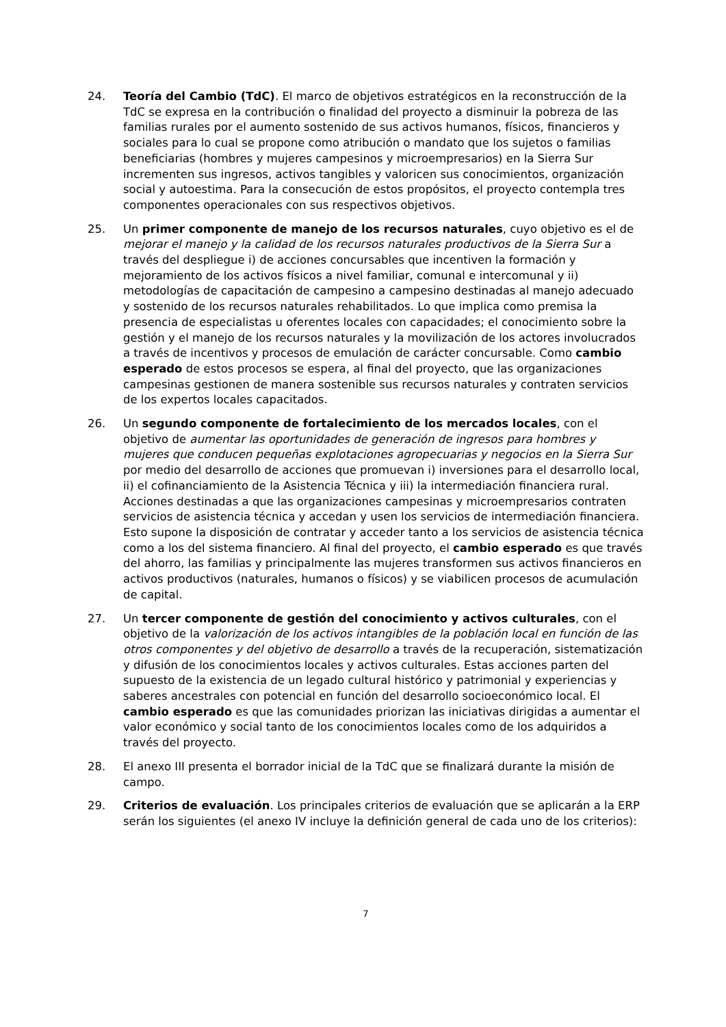24. Teoría del Cambio (TdC). El marco de objetivos estratégicos en la reconstrucción de la TdC se expresa en la contribución o finalidad del proyecto a disminuir la pobreza de las familias rurales por el aumento sostenido de sus activos humanos, físicos, financieros y sociales para lo cual se propone como atribución o mandato que los sujetos o familias beneficiarias (hombres y mujeres campesinos y microempresarios) en la Sierra Sur incrementen sus ingresos, activos tangibles y valoricen sus conocimientos, organización social y autoestima. Para la consecución de estos propósitos, el proyecto contempla tres componentes operacionales con sus respectivos objetivos.
25. Un primer componente de manejo de los recursos naturales, cuyo objetivo es el de mejorar el manejo y la calidad de los recursos naturales productivos de la Sierra Sur a través del despliegue i) de acciones concursables que incentiven la formación y mejoramiento de los activos físicos a nivel familiar, comunal e intercomunal y ii) metodologías de capacitación de campesino a campesino destinadas al manejo adecuado y sostenido de los recursos naturales rehabilitados. Lo que implica como premisa la presencia de especialistas u oferentes locales con capacidades; el conocimiento sobre la gestión y el manejo de los recursos naturales y la movilización de los actores involucrados a través de incentivos y procesos de emulación de carácter concursable. Como cambio esperado de estos procesos se espera, al final del proyecto, que las organizaciones campesinas gestionen de manera sostenible sus recursos naturales y contraten servicios de los expertos locales capacitados.
26. Un segundo componente de fortalecimiento de los mercados locales, con el objetivo de aumentar las oportunidades de generación de ingresos para hombres y mujeres que conducen pequeñas explotaciones agropecuarias y negocios en la Sierra Sur por medio del desarrollo de acciones que promuevan i) inversiones para el desarrollo local, ii) el cofinanciamiento de la Asistencia Técnica y iii) la intermediación financiera rural. Acciones destinadas a que las organizaciones campesinas y microempresarios contraten servicios de asistencia técnica y accedan y usen los servicios de intermediación financiera. Esto supone la disposición de contratar y acceder tanto a los servicios de asistencia técnica como a los del sistema financiero. Al final del proyecto, el cambio esperado es que través del ahorro, las familias y principalmente las mujeres transformen sus activos financieros en activos productivos (naturales, humanos o físicos) y se viabilicen procesos de acumulación de capital.
27. Un tercer componente de gestión del conocimiento y activos culturales, con el objetivo de la valorización de los activos intangibles de la población local en función de las otros componentes y del objetivo de desarrollo a través de la recuperación, sistematización y difusión de los conocimientos locales y activos culturales. Estas acciones parten del supuesto de la existencia de un legado cultural histórico y patrimonial y experiencias y saberes ancestrales con potencial en función del desarrollo socioeconómico local. El cambio esperado es que las comunidades priorizan las iniciativas dirigidas a aumentar el valor económico y social tanto de los conocimientos locales como de los adquiridos a través del proyecto.
28. El anexo III presenta el borrador inicial de la TdC que se finalizará durante la misión de campo.
29. Criterios de evaluación. Los principales criterios de evaluación que se aplicarán a la ERP serán los siguientes (el anexo IV incluye la definición general de cada uno de los criterios):
7